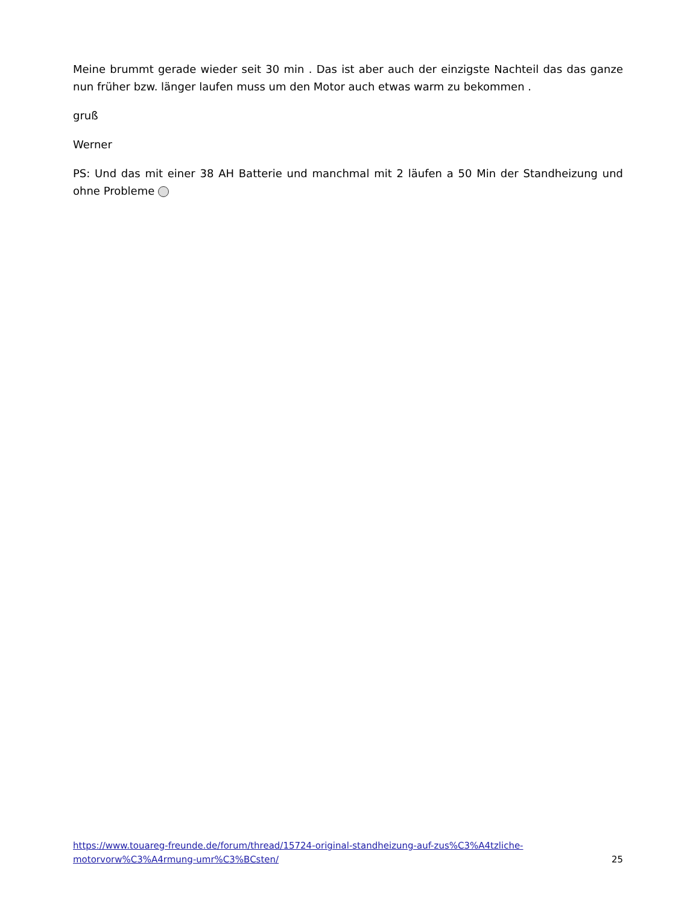Meine brummt gerade wieder seit 30 min . Das ist aber auch der einzigste Nachteil das das ganze nun früher bzw. länger laufen muss um den Motor auch etwas warm zu bekommen .
gruß
Werner
PS: Und das mit einer 38 AH Batterie und manchmal mit 2 läufen a 50 Min der Standheizung und ohne Probleme
https://www.touareg-freunde.de/forum/thread/15724-original-standheizung-auf-zus%C3%A4tzliche-
motorvorw%C3%A4rmung-umr%C3%BCsten/ 25